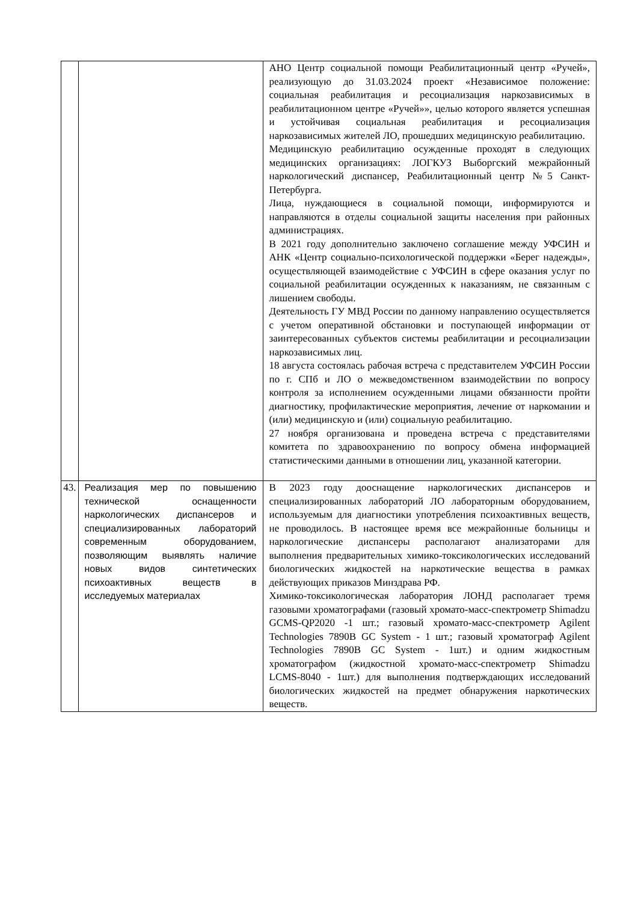| | | АНО Центр социальной помощи Реабилитационный центр «Ручей», реализующую до 31.03.2024 проект «Независимое положение: социальная реабилитация и ресоциализация наркозависимых в реабилитационном центре «Ручей»», целью которого является успешная и устойчивая социальная реабилитация и ресоциализация наркозависимых жителей ЛО, прошедших медицинскую реабилитацию. Медицинскую реабилитацию осужденные проходят в следующих медицинских организациях: ЛОГКУЗ Выборгский межрайонный наркологический диспансер, Реабилитационный центр №5 Санкт-Петербурга. Лица, нуждающиеся в социальной помощи, информируются и направляются в отделы социальной защиты населения при районных администрациях. В 2021 году дополнительно заключено соглашение между УФСИН и АНК «Центр социально-психологической поддержки «Берег надежды», осуществляющей взаимодействие с УФСИН в сфере оказания услуг по социальной реабилитации осужденных к наказаниям, не связанным с лишением свободы. Деятельность ГУ МВД России по данному направлению осуществляется с учетом оперативной обстановки и поступающей информации от заинтересованных субъектов системы реабилитации и ресоциализации наркозависимых лиц. 18 августа состоялась рабочая встреча с представителем УФСИН России по г. СПб и ЛО о межведомственном взаимодействии по вопросу контроля за исполнением осужденными лицами обязанности пройти диагностику, профилактические мероприятия, лечение от наркомании и (или) медицинскую и (или) социальную реабилитацию. 27 ноября организована и проведена встреча с представителями комитета по здравоохранению по вопросу обмена информацией статистическими данными в отношении лиц, указанной категории. |
| 43. | Реализация мер по повышению технической оснащенности наркологических диспансеров и специализированных лабораторий современным оборудованием, позволяющим выявлять наличие новых видов синтетических психоактивных веществ в исследуемых материалах | В 2023 году дооснащение наркологических диспансеров и специализированных лабораторий ЛО лабораторным оборудованием, используемым для диагностики употребления психоактивных веществ, не проводилось. В настоящее время все межрайонные больницы и наркологические диспансеры располагают анализаторами для выполнения предварительных химико-токсикологических исследований биологических жидкостей на наркотические вещества в рамках действующих приказов Минздрава РФ. Химико-токсикологическая лаборатория ЛОНД располагает тремя газовыми хроматографами (газовый хромато-масс-спектрометр Shimadzu GCMS-QP2020 -1 шт.; газовый хромато-масс-спектрометр Agilent Technologies 7890B GC System - 1 шт.; газовый хроматограф Agilent Technologies 7890B GC System - 1шт.) и одним жидкостным хроматографом (жидкостной хромато-масс-спектрометр Shimadzu LCMS-8040 - 1шт.) для выполнения подтверждающих исследований биологических жидкостей на предмет обнаружения наркотических веществ. |